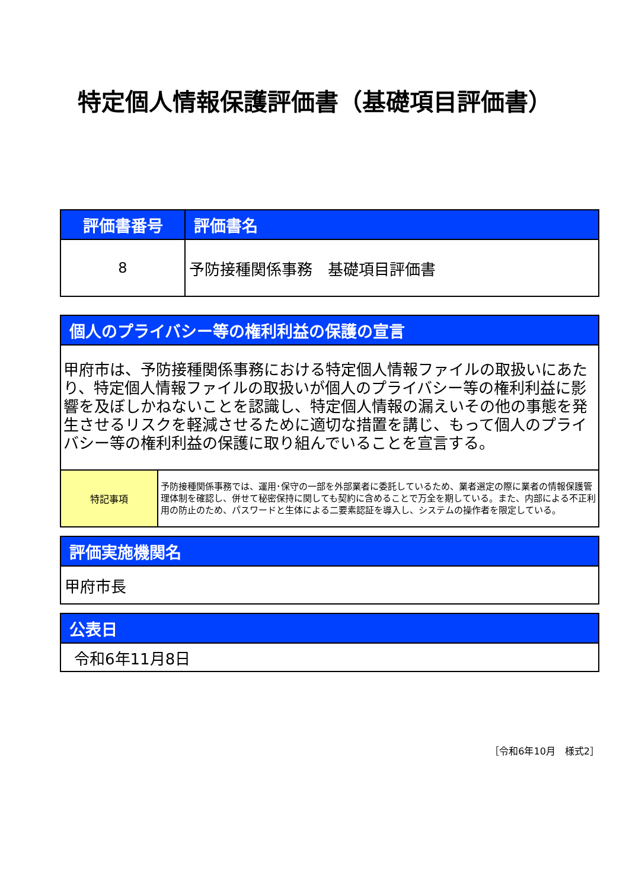特定個人情報保護評価書（基礎項目評価書）
| 評価書番号 | 評価書名 |
| --- | --- |
| 8 | 予防接種関係事務 基礎項目評価書 |
| 個人のプライバシー等の権利利益の保護の宣言 | |
| --- | --- |
| 甲府市は、予防接種関係事務における特定個人情報ファイルの取扱いにあたり、特定個人情報ファイルの取扱いが個人のプライバシー等の権利利益に影響を及ぼしかねないことを認識し、特定個人情報の漏えいその他の事態を発生させるリスクを軽減させるために適切な措置を講じ、もって個人のプライバシー等の権利利益の保護に取り組んでいることを宣言する。 | |
| 特記事項 | 予防接種関係事務では、運用･保守の一部を外部業者に委託しているため、業者選定の際に業者の情報保護管理体制を確認し、併せて秘密保持に関しても契約に含めることで万全を期している。また、内部による不正利用の防止のため、パスワードと生体による二要素認証を導入し、システムの操作者を限定している。 |
| 評価実施機関名 |
| --- |
| 甲府市長 |
| 公表日 |
| --- |
| 令和6年11月8日 |
［令和6年10月　様式2］